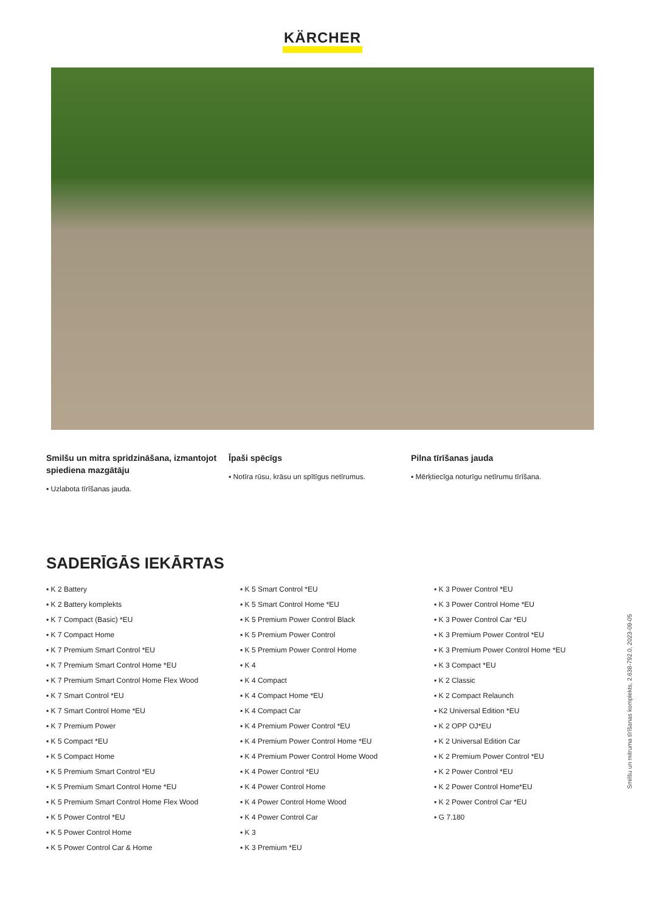KÄRCHER
Smilšu un mitra spridzināšana, izmantojot spiediena mazgātāju
▪ Uzlabota tīrīšanas jauda.
Īpaši spēcīgs
▪ Notīra rūsu, krāsu un spītīgus netīrumus.
Pilna tīrīšanas jauda
▪ Mērķtiecīga noturīgu netīrumu tīrīšana.
SADERĪGĀS IEKĀRTAS
▪ K 2 Battery
▪ K 2 Battery komplekts
▪ K 7 Compact (Basic) *EU
▪ K 7 Compact Home
▪ K 7 Premium Smart Control *EU
▪ K 7 Premium Smart Control Home *EU
▪ K 7 Premium Smart Control Home Flex Wood
▪ K 7 Smart Control *EU
▪ K 7 Smart Control Home *EU
▪ K 7 Premium Power
▪ K 5 Compact *EU
▪ K 5 Compact Home
▪ K 5 Premium Smart Control *EU
▪ K 5 Premium Smart Control Home *EU
▪ K 5 Premium Smart Control Home Flex Wood
▪ K 5 Power Control *EU
▪ K 5 Power Control Home
▪ K 5 Power Control Car & Home
▪ K 5 Smart Control *EU
▪ K 5 Smart Control Home *EU
▪ K 5 Premium Power Control Black
▪ K 5 Premium Power Control
▪ K 5 Premium Power Control Home
▪ K 4
▪ K 4 Compact
▪ K 4 Compact Home *EU
▪ K 4 Compact Car
▪ K 4 Premium Power Control *EU
▪ K 4 Premium Power Control Home *EU
▪ K 4 Premium Power Control Home Wood
▪ K 4 Power Control *EU
▪ K 4 Power Control Home
▪ K 4 Power Control Home Wood
▪ K 4 Power Control Car
▪ K 3
▪ K 3 Premium *EU
▪ K 3 Power Control *EU
▪ K 3 Power Control Home *EU
▪ K 3 Power Control Car *EU
▪ K 3 Premium Power Control *EU
▪ K 3 Premium Power Control Home *EU
▪ K 3 Compact *EU
▪ K 2 Classic
▪ K 2 Compact Relaunch
▪ K2 Universal Edition *EU
▪ K 2 OPP OJ*EU
▪ K 2 Universal Edition Car
▪ K 2 Premium Power Control *EU
▪ K 2 Power Control *EU
▪ K 2 Power Control Home*EU
▪ K 2 Power Control Car *EU
▪ G 7.180
Smilšu un mitruma tīrīšanas komplekts, 2.638-792.0, 2023-09-05